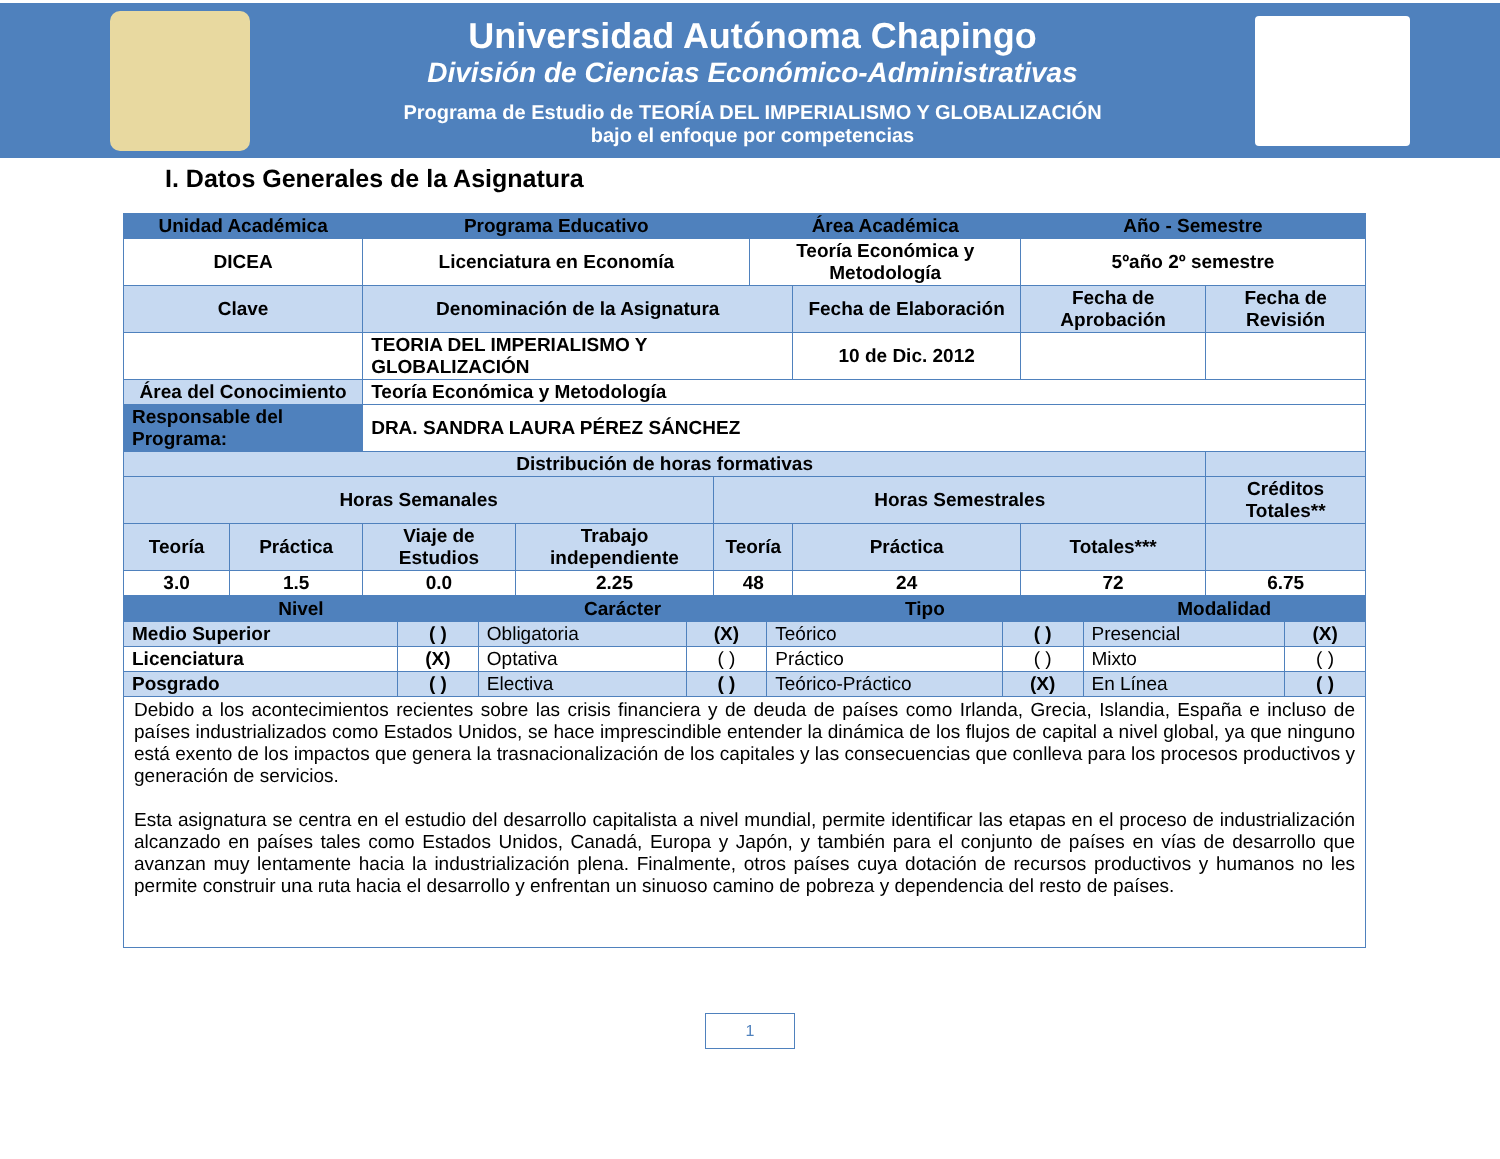Universidad Autónoma Chapingo
División de Ciencias Económico-Administrativas
Programa de Estudio de TEORÍA DEL IMPERIALISMO Y GLOBALIZACIÓN
bajo el enfoque por competencias
I. Datos Generales de la Asignatura
| Unidad Académica | | Programa Educativo | | | Área Académica | | | Año - Semestre | |
| --- | --- | --- | --- | --- | --- | --- | --- | --- | --- |
| DICEA | | Licenciatura en Economía | | | Teoría Económica y Metodología | | | 5ºaño 2º semestre | |
| Clave | | Denominación de la Asignatura | | | | Fecha de Elaboración | Fecha de Aprobación | | Fecha de Revisión |
| | | TEORIA DEL IMPERIALISMO Y GLOBALIZACIÓN | | | | 10 de Dic. 2012 | | | |
| Área del Conocimiento | | Teoría Económica y Metodología | | | | | | | |
| Responsable del Programa: | | DRA. SANDRA LAURA PÉREZ SÁNCHEZ | | | | | | | |
| Distribución de horas formativas | | | | | | | | | |
| Horas Semanales | | | | Horas Semestrales | | | | | Créditos Totales** |
| Teoría | Práctica | Viaje de Estudios | Trabajo independiente | Teoría | | Práctica | | Totales*** | |
| 3.0 | 1.5 | 0.0 | 2.25 | 48 | | 24 | | 72 | 6.75 |
| Nivel | | Carácter | | Tipo | | Modalidad | |
| --- | --- | --- | --- | --- | --- | --- | --- |
| Medio Superior | ( ) | Obligatoria | (X) | Teórico | ( ) | Presencial | (X) |
| Licenciatura | (X) | Optativa | ( ) | Práctico | ( ) | Mixto | ( ) |
| Posgrado | ( ) | Electiva | ( ) | Teórico-Práctico | (X) | En Línea | ( ) |
| Debido a los acontecimientos recientes sobre las crisis financiera y de deuda de países como Irlanda, Grecia, Islandia, España e incluso de países industrializados como Estados Unidos, se hace imprescindible entender la dinámica de los flujos de capital a nivel global, ya que ninguno está exento de los impactos que genera la trasnacionalización de los capitales y las consecuencias que conlleva para los procesos productivos y generación de servicios. Esta asignatura se centra en el estudio del desarrollo capitalista a nivel mundial, permite identificar las etapas en el proceso de industrialización alcanzado en países tales como Estados Unidos, Canadá, Europa y Japón, y también para el conjunto de países en vías de desarrollo que avanzan muy lentamente hacia la industrialización plena. Finalmente, otros países cuya dotación de recursos productivos y humanos no les permite construir una ruta hacia el desarrollo y enfrentan un sinuoso camino de pobreza y dependencia del resto de países. | | | | | | | |
1